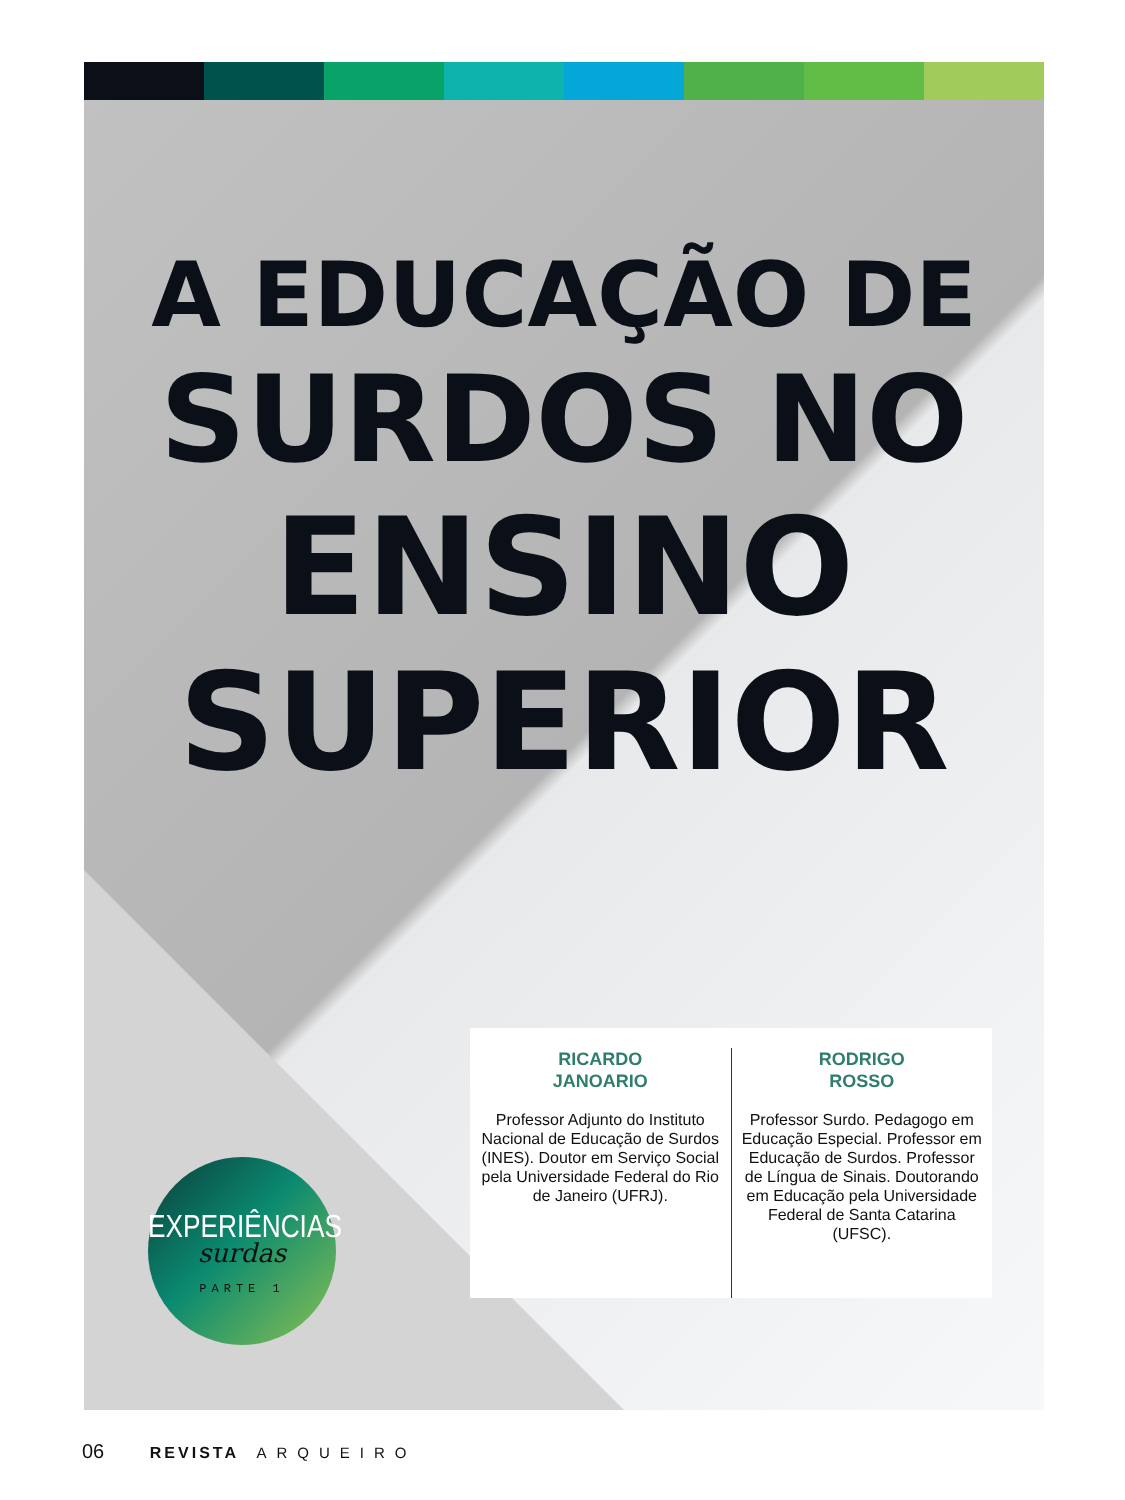A EDUCAÇÃO DE
SURDOS NO
ENSINO
SUPERIOR
RICARDO
JANOARIO
Professor Adjunto do Instituto Nacional de Educação de Surdos (INES). Doutor em Serviço Social pela Universidade Federal do Rio de Janeiro (UFRJ).
RODRIGO
ROSSO
Professor Surdo. Pedagogo em Educação Especial. Professor em Educação de Surdos. Professor de Língua de Sinais. Doutorando em Educação pela Universidade Federal de Santa Catarina (UFSC).
EXPERIÊNCIAS
surdas
PARTE 1
06 REVISTA ARQUEIRO